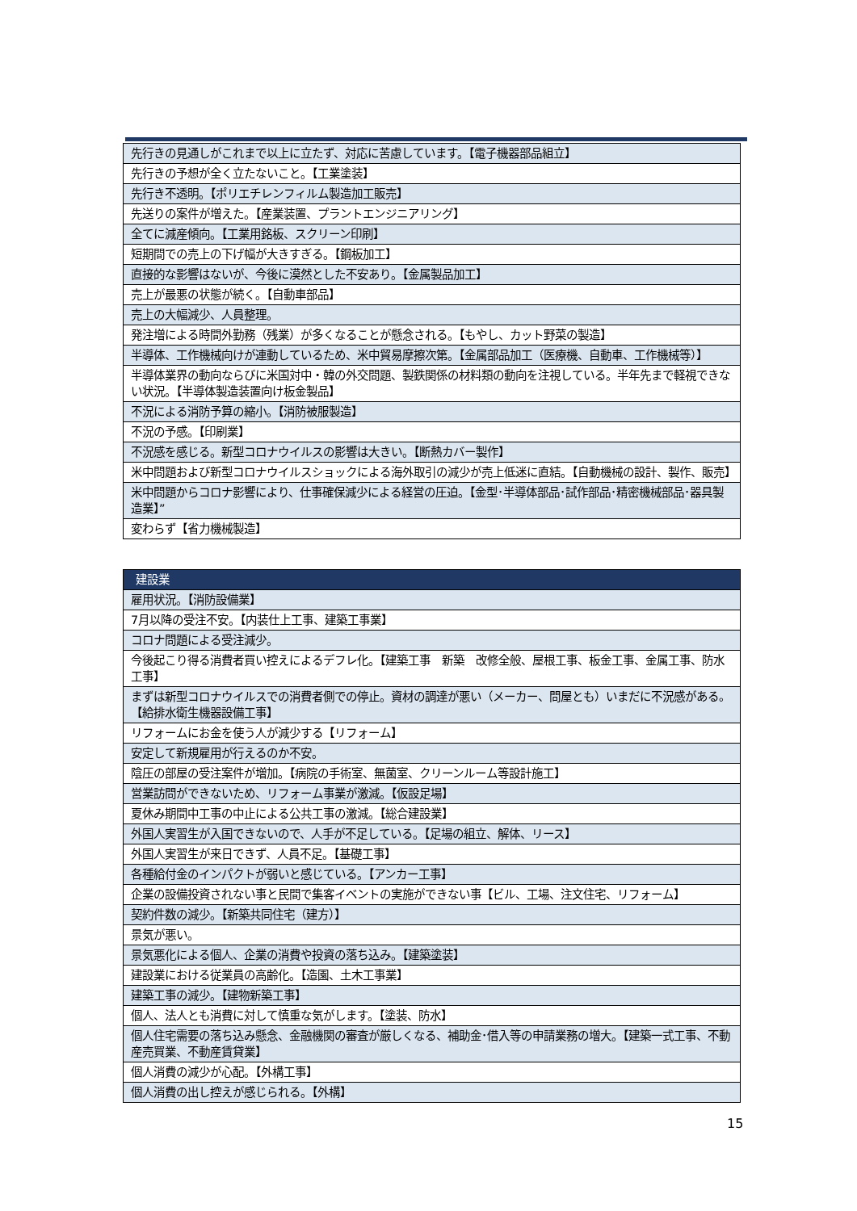| 先行きの見通しがこれまで以上に立たず、対応に苦慮しています。【電子機器部品組立】 |
| 先行きの予想が全く立たないこと。【工業塗装】 |
| 先行き不透明。【ポリエチレンフィルム製造加工販売】 |
| 先送りの案件が増えた。【産業装置、プラントエンジニアリング】 |
| 全てに減産傾向。【工業用銘板、スクリーン印刷】 |
| 短期間での売上の下げ幅が大きすぎる。【鋼板加工】 |
| 直接的な影響はないが、今後に漠然とした不安あり。【金属製品加工】 |
| 売上が最悪の状態が続く。【自動車部品】 |
| 売上の大幅減少、人員整理。 |
| 発注増による時間外勤務（残業）が多くなることが懸念される。【もやし、カット野菜の製造】 |
| 半導体、工作機械向けが連動しているため、米中貿易摩擦次第。【金属部品加工（医療機、自動車、工作機械等）】 |
| 半導体業界の動向ならびに米国対中・韓の外交問題、製鉄関係の材料類の動向を注視している。半年先まで軽視できない状況。【半導体製造装置向け板金製品】 |
| 不況による消防予算の縮小。【消防被服製造】 |
| 不況の予感。【印刷業】 |
| 不況感を感じる。新型コロナウイルスの影響は大きい。【断熱カバー製作】 |
| 米中問題および新型コロナウイルスショックによる海外取引の減少が売上低迷に直結。【自動機械の設計、製作、販売】 |
| 米中問題からコロナ影響により、仕事確保減少による経営の圧迫。【金型･半導体部品･試作部品･精密機械部品･器具製造業】” |
| 変わらず【省力機械製造】 |
| 建設業 |
| --- |
| 雇用状況。【消防設備業】 |
| 7月以降の受注不安。【内装仕上工事、建築工事業】 |
| コロナ問題による受注減少。 |
| 今後起こり得る消費者買い控えによるデフレ化。【建築工事 新築 改修全般、屋根工事、板金工事、金属工事、防水工事】 |
| まずは新型コロナウイルスでの消費者側での停止。資材の調達が悪い（メーカー、問屋とも）いまだに不況感がある。【給排水衛生機器設備工事】 |
| リフォームにお金を使う人が減少する【リフォーム】 |
| 安定して新規雇用が行えるのか不安。 |
| 陰圧の部屋の受注案件が増加。【病院の手術室、無菌室、クリーンルーム等設計施工】 |
| 営業訪問ができないため、リフォーム事業が激減。【仮設足場】 |
| 夏休み期間中工事の中止による公共工事の激減。【総合建設業】 |
| 外国人実習生が入国できないので、人手が不足している。【足場の組立、解体、リース】 |
| 外国人実習生が来日できず、人員不足。【基礎工事】 |
| 各種給付金のインパクトが弱いと感じている。【アンカー工事】 |
| 企業の設備投資されない事と民間で集客イベントの実施ができない事【ビル、工場、注文住宅、リフォーム】 |
| 契約件数の減少。【新築共同住宅（建方）】 |
| 景気が悪い。 |
| 景気悪化による個人、企業の消費や投資の落ち込み。【建築塗装】 |
| 建設業における従業員の高齢化。【造園、土木工事業】 |
| 建築工事の減少。【建物新築工事】 |
| 個人、法人とも消費に対して慎重な気がします。【塗装、防水】 |
| 個人住宅需要の落ち込み懸念、金融機関の審査が厳しくなる、補助金･借入等の申請業務の増大。【建築一式工事、不動産売買業、不動産賃貸業】 |
| 個人消費の減少が心配。【外構工事】 |
| 個人消費の出し控えが感じられる。【外構】 |
15